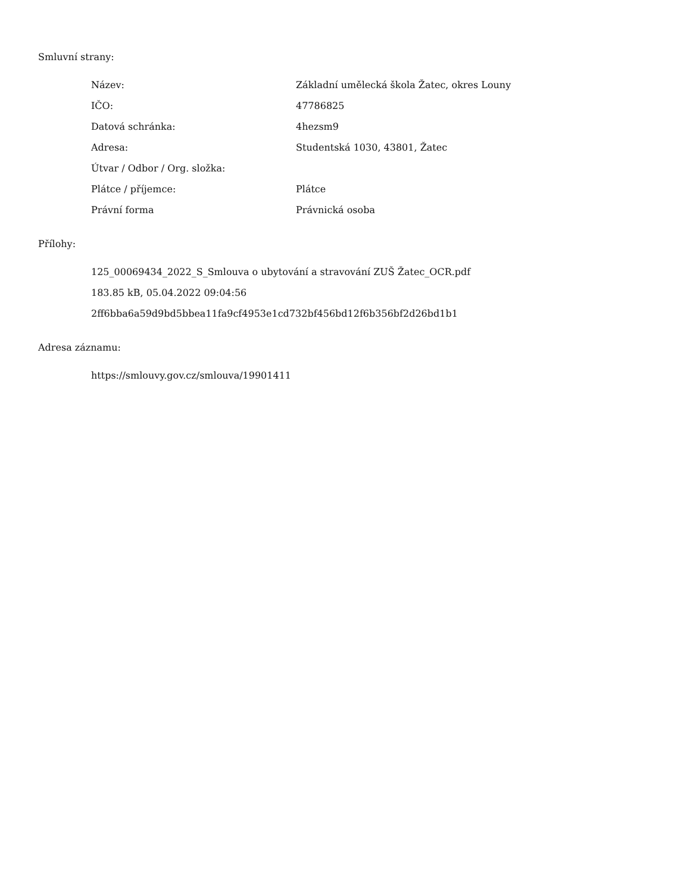Smluvní strany:
| Název: | Základní umělecká škola Žatec, okres Louny |
| IČO: | 47786825 |
| Datová schránka: | 4hezsm9 |
| Adresa: | Studentská 1030, 43801, Žatec |
| Útvar / Odbor / Org. složka: | |
| Plátce / příjemce: | Plátce |
| Právní forma | Právnická osoba |
Přílohy:
125_00069434_2022_S_Smlouva o ubytování a stravování ZUŠ Žatec_OCR.pdf
183.85 kB, 05.04.2022 09:04:56
2ff6bba6a59d9bd5bbea11fa9cf4953e1cd732bf456bd12f6b356bf2d26bd1b1
Adresa záznamu:
https://smlouvy.gov.cz/smlouva/19901411